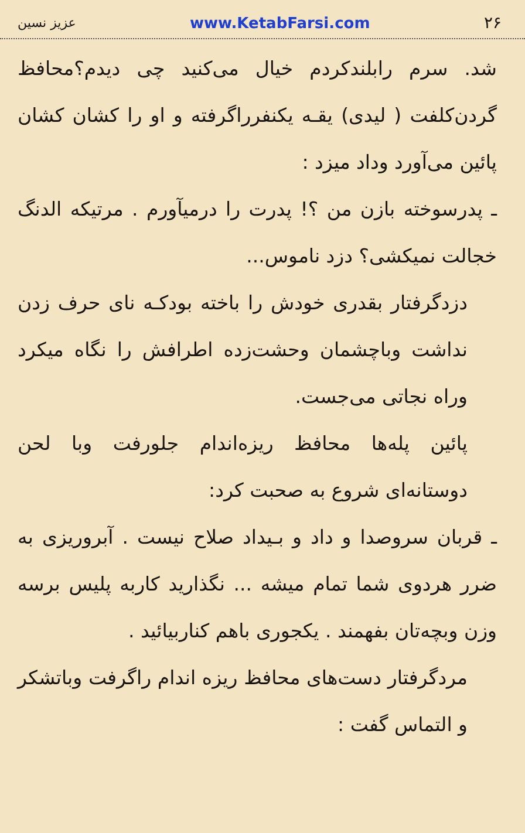۲۶ www.KetabFarsi.com عزیز نسین
شد. سرم رابلندکردم خیال می‌کنید چی دیدم؟محافظ گردن‌کلفت ( لیدی) یقـه یکنفرراگرفته و او را کشان کشان پائین می‌آورد وداد میزد :
ـ پدرسوخته بازن من ؟! پدرت را درمیآورم . مرتیکه الدنگ خجالت نمیکشی؟ دزد ناموس...
دزدگرفتار بقدری خودش را باخته بودکـه نای حرف زدن نداشت وباچشمان وحشت‌زده اطرافش را نگاه میکرد وراه نجاتی می‌جست.
پائین پله‌ها محافظ ریزه‌اندام جلورفت وبا لحن دوستانه‌ای شروع به صحبت کرد:
ـ قربان سروصدا و داد و بـیداد صلاح نیست . آبروریزی به ضرر هردوی شما تمام میشه ... نگذارید کاربه پلیس برسه وزن وبچه‌تان بفهمند . یکجوری باهم کناربیائید .
مردگرفتار دست‌های محافظ ریزه اندام راگرفت وباتشکر و التماس گفت :